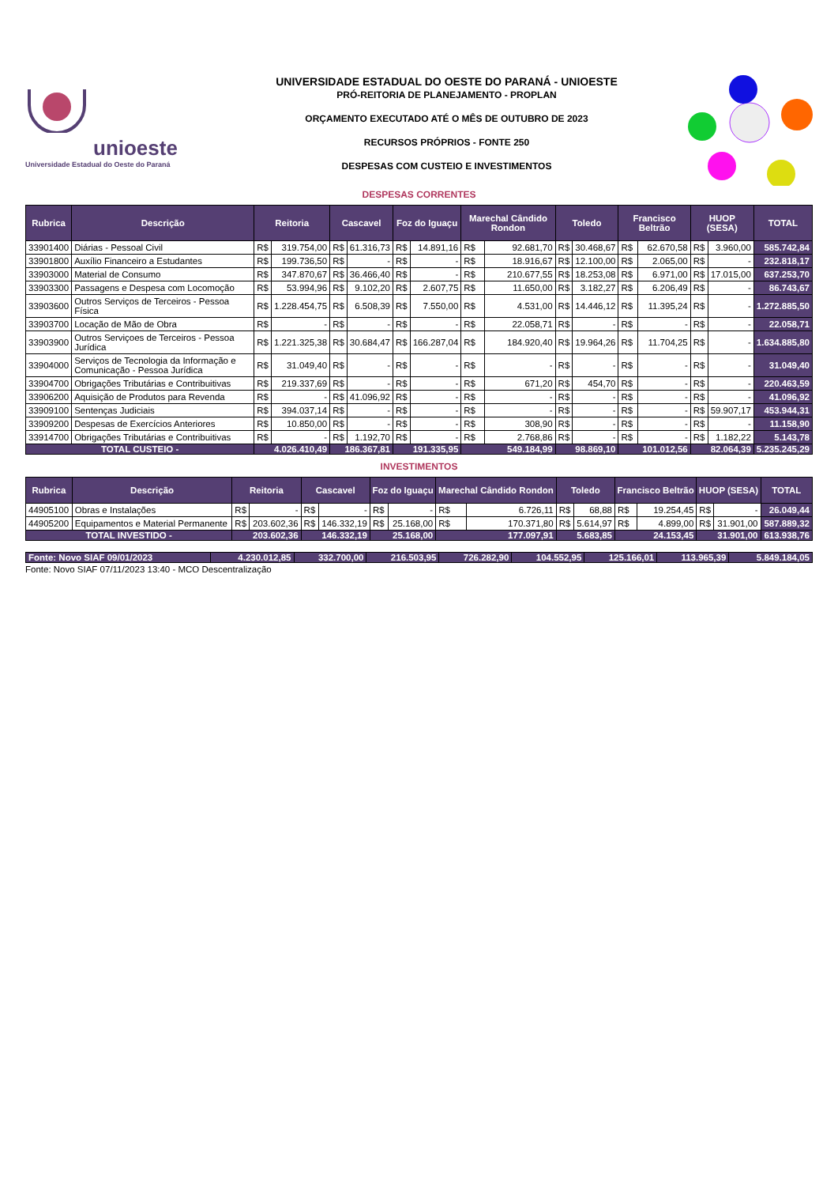unioeste
Universidade Estadual do Oeste do Paraná
UNIVERSIDADE ESTADUAL DO OESTE DO PARANÁ - UNIOESTE
PRÓ-REITORIA DE PLANEJAMENTO - PROPLAN
ORÇAMENTO EXECUTADO ATÉ O MÊS DE OUTUBRO DE 2023
RECURSOS PRÓPRIOS - FONTE 250
DESPESAS COM CUSTEIO E INVESTIMENTOS
DESPESAS CORRENTES
| Rubrica | Descrição | Reitoria | | Cascavel | | Foz do Iguaçu | | Marechal Cândido Rondon | | Toledo | | Francisco Beltrão | | HUOP (SESA) | | TOTAL |
| --- | --- | --- | --- | --- | --- | --- | --- | --- | --- | --- | --- | --- | --- | --- | --- | --- |
| 33901400 | Diárias - Pessoal Civil | R$ | 319.754,00 | R$ | 61.316,73 | R$ | 14.891,16 | R$ | 92.681,70 | R$ | 30.468,67 | R$ | 62.670,58 | R$ | 3.960,00 | 585.742,84 |
| 33901800 | Auxílio Financeiro a Estudantes | R$ | 199.736,50 | R$ | - | R$ | - | R$ | 18.916,67 | R$ | 12.100,00 | R$ | 2.065,00 | R$ | - | 232.818,17 |
| 33903000 | Material de Consumo | R$ | 347.870,67 | R$ | 36.466,40 | R$ | - | R$ | 210.677,55 | R$ | 18.253,08 | R$ | 6.971,00 | R$ | 17.015,00 | 637.253,70 |
| 33903300 | Passagens e Despesa com Locomoção | R$ | 53.994,96 | R$ | 9.102,20 | R$ | 2.607,75 | R$ | 11.650,00 | R$ | 3.182,27 | R$ | 6.206,49 | R$ | - | 86.743,67 |
| 33903600 | Outros Serviços de Terceiros - Pessoa Física | R$ | 1.228.454,75 | R$ | 6.508,39 | R$ | 7.550,00 | R$ | 4.531,00 | R$ | 14.446,12 | R$ | 11.395,24 | R$ | - | 1.272.885,50 |
| 33903700 | Locação de Mão de Obra | R$ | - | R$ | - | R$ | - | R$ | 22.058,71 | R$ | - | R$ | - | R$ | - | 22.058,71 |
| 33903900 | Outros Serviçoes de Terceiros - Pessoa Jurídica | R$ | 1.221.325,38 | R$ | 30.684,47 | R$ | 166.287,04 | R$ | 184.920,40 | R$ | 19.964,26 | R$ | 11.704,25 | R$ | - | 1.634.885,80 |
| 33904000 | Serviços de Tecnologia da Informação e Comunicação - Pessoa Jurídica | R$ | 31.049,40 | R$ | - | R$ | - | R$ | - | R$ | - | R$ | - | R$ | - | 31.049,40 |
| 33904700 | Obrigações Tributárias e Contribuitivas | R$ | 219.337,69 | R$ | - | R$ | - | R$ | 671,20 | R$ | 454,70 | R$ | - | R$ | - | 220.463,59 |
| 33906200 | Aquisição de Produtos para Revenda | R$ | - | R$ | 41.096,92 | R$ | - | R$ | - | R$ | - | R$ | - | R$ | - | 41.096,92 |
| 33909100 | Sentenças Judiciais | R$ | 394.037,14 | R$ | - | R$ | - | R$ | - | R$ | - | R$ | - | R$ | 59.907,17 | 453.944,31 |
| 33909200 | Despesas de Exercícios Anteriores | R$ | 10.850,00 | R$ | - | R$ | - | R$ | 308,90 | R$ | - | R$ | - | R$ | - | 11.158,90 |
| 33914700 | Obrigações Tributárias e Contribuitivas | R$ | - | R$ | 1.192,70 | R$ | - | R$ | 2.768,86 | R$ | - | R$ | - | R$ | 1.182,22 | 5.143,78 |
| TOTAL CUSTEIO - | | 4.026.410,49 | | 186.367,81 | | 191.335,95 | | 549.184,99 | | 98.869,10 | | 101.012,56 | | 82.064,39 | | 5.235.245,29 |
INVESTIMENTOS
| Rubrica | Descrição | Reitoria | | Cascavel | | Foz do Iguaçu | | Marechal Cândido Rondon | | Toledo | | Francisco Beltrão | | HUOP (SESA) | | TOTAL |
| --- | --- | --- | --- | --- | --- | --- | --- | --- | --- | --- | --- | --- | --- | --- | --- | --- |
| 44905100 | Obras e Instalações | R$ | - | R$ | - | R$ | - | R$ | 6.726,11 | R$ | 68,88 | R$ | 19.254,45 | R$ | - | 26.049,44 |
| 44905200 | Equipamentos e Material Permanente | R$ | 203.602,36 | R$ | 146.332,19 | R$ | 25.168,00 | R$ | 170.371,80 | R$ | 5.614,97 | R$ | 4.899,00 | R$ | 31.901,00 | 587.889,32 |
| TOTAL INVESTIDO - | | 203.602,36 | | 146.332,19 | | 25.168,00 | | 177.097,91 | | 5.683,85 | | 24.153,45 | | 31.901,00 | | 613.938,76 |
| Fonte: Novo SIAF 09/01/2023 | 4.230.012,85 | 332.700,00 | 216.503,95 | 726.282,90 | 104.552,95 | 125.166,01 | 113.965,39 | 5.849.184,05 |
Fonte: Novo SIAF 07/11/2023 13:40 - MCO Descentralização